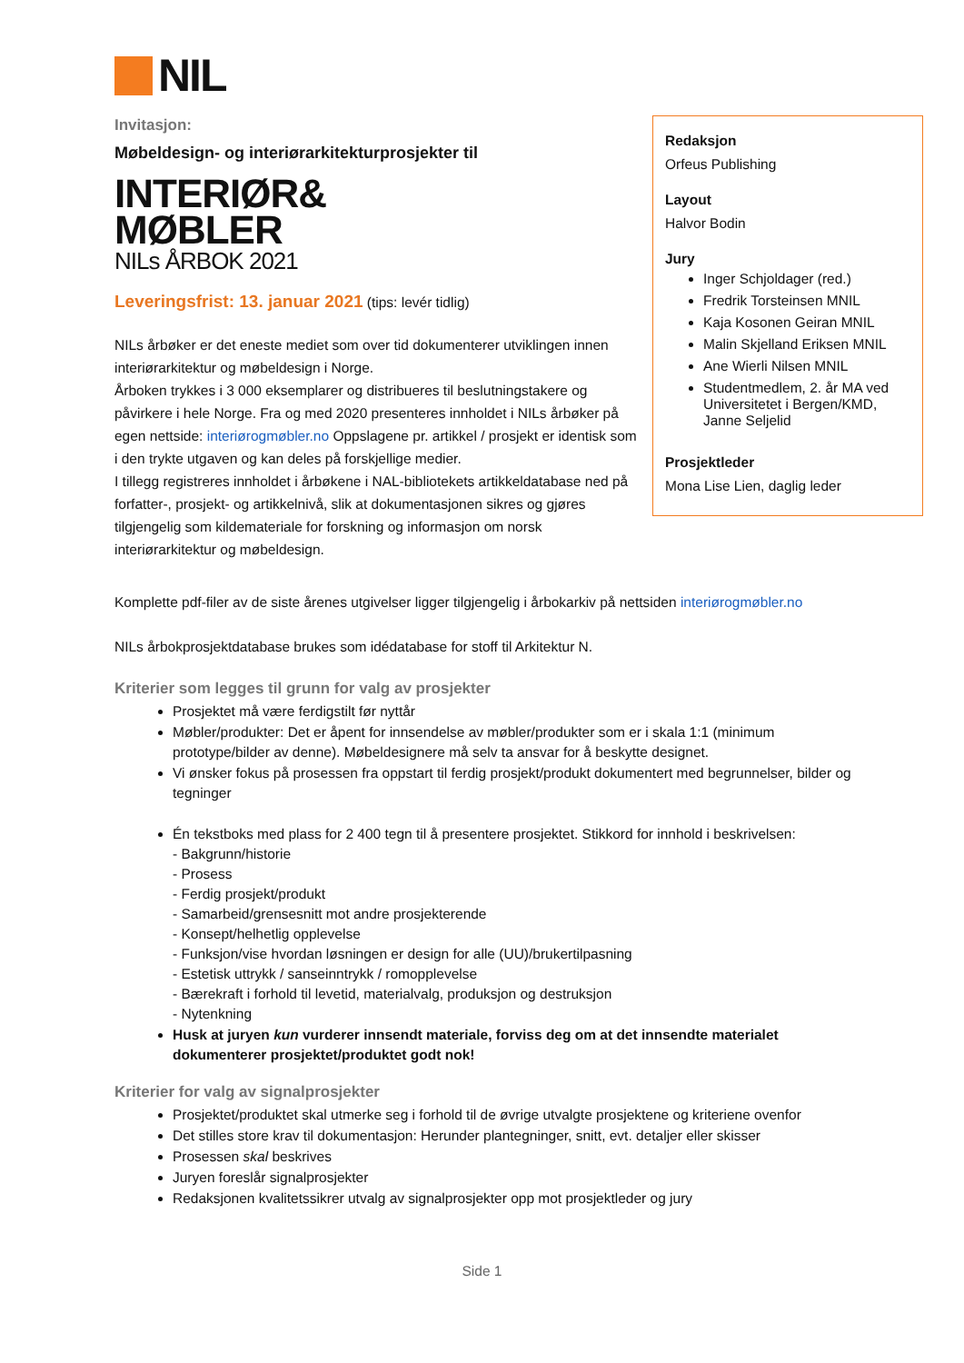NIL
Invitasjon:
Møbeldesign- og interiørarkitekturprosjekter til
INTERIØR&
MØBLER
NILs ÅRBOK 2021
Leveringsfrist: 13. januar 2021 (tips: levér tidlig)
NILs årbøker er det eneste mediet som over tid dokumenterer utviklingen innen interiørarkitektur og møbeldesign i Norge.
Årboken trykkes i 3 000 eksemplarer og distribueres til beslutningstakere og påvirkere i hele Norge. Fra og med 2020 presenteres innholdet i NILs årbøker på egen nettside: interiørogmøbler.no Oppslagene pr. artikkel / prosjekt er identisk som i den trykte utgaven og kan deles på forskjellige medier.
I tillegg registreres innholdet i årbøkene i NAL-bibliotekets artikkeldatabase ned på forfatter-, prosjekt- og artikkelnivå, slik at dokumentasjonen sikres og gjøres tilgjengelig som kildemateriale for forskning og informasjon om norsk interiørarkitektur og møbeldesign.
Redaksjon
Orfeus Publishing
Layout
Halvor Bodin
Jury
Inger Schjoldager (red.)
Fredrik Torsteinsen MNIL
Kaja Kosonen Geiran MNIL
Malin Skjelland Eriksen MNIL
Ane Wierli Nilsen MNIL
Studentmedlem, 2. år MA ved Universitetet i Bergen/KMD, Janne Seljelid
Prosjektleder
Mona Lise Lien, daglig leder
Komplette pdf-filer av de siste årenes utgivelser ligger tilgjengelig i årbokarkiv på nettsiden interiørogmøbler.no
NILs årbokprosjektdatabase brukes som idédatabase for stoff til Arkitektur N.
Kriterier som legges til grunn for valg av prosjekter
Prosjektet må være ferdigstilt før nyttår
Møbler/produkter: Det er åpent for innsendelse av møbler/produkter som er i skala 1:1 (minimum prototype/bilder av denne). Møbeldesignere må selv ta ansvar for å beskytte designet.
Vi ønsker fokus på prosessen fra oppstart til ferdig prosjekt/produkt dokumentert med begrunnelser, bilder og tegninger
Én tekstboks med plass for 2 400 tegn til å presentere prosjektet. Stikkord for innhold i beskrivelsen:
- Bakgrunn/historie
- Prosess
- Ferdig prosjekt/produkt
- Samarbeid/grensesnitt mot andre prosjekterende
- Konsept/helhetlig opplevelse
- Funksjon/vise hvordan løsningen er design for alle (UU)/brukertilpasning
- Estetisk uttrykk / sanseinntrykk / romopplevelse
- Bærekraft i forhold til levetid, materialvalg, produksjon og destruksjon
- Nytenkning
Husk at juryen kun vurderer innsendt materiale, forviss deg om at det innsendte materialet dokumenterer prosjektet/produktet godt nok!
Kriterier for valg av signalprosjekter
Prosjektet/produktet skal utmerke seg i forhold til de øvrige utvalgte prosjektene og kriteriene ovenfor
Det stilles store krav til dokumentasjon: Herunder plantegninger, snitt, evt. detaljer eller skisser
Prosessen skal beskrives
Juryen foreslår signalprosjekter
Redaksjonen kvalitetssikrer utvalg av signalprosjekter opp mot prosjektleder og jury
Side 1